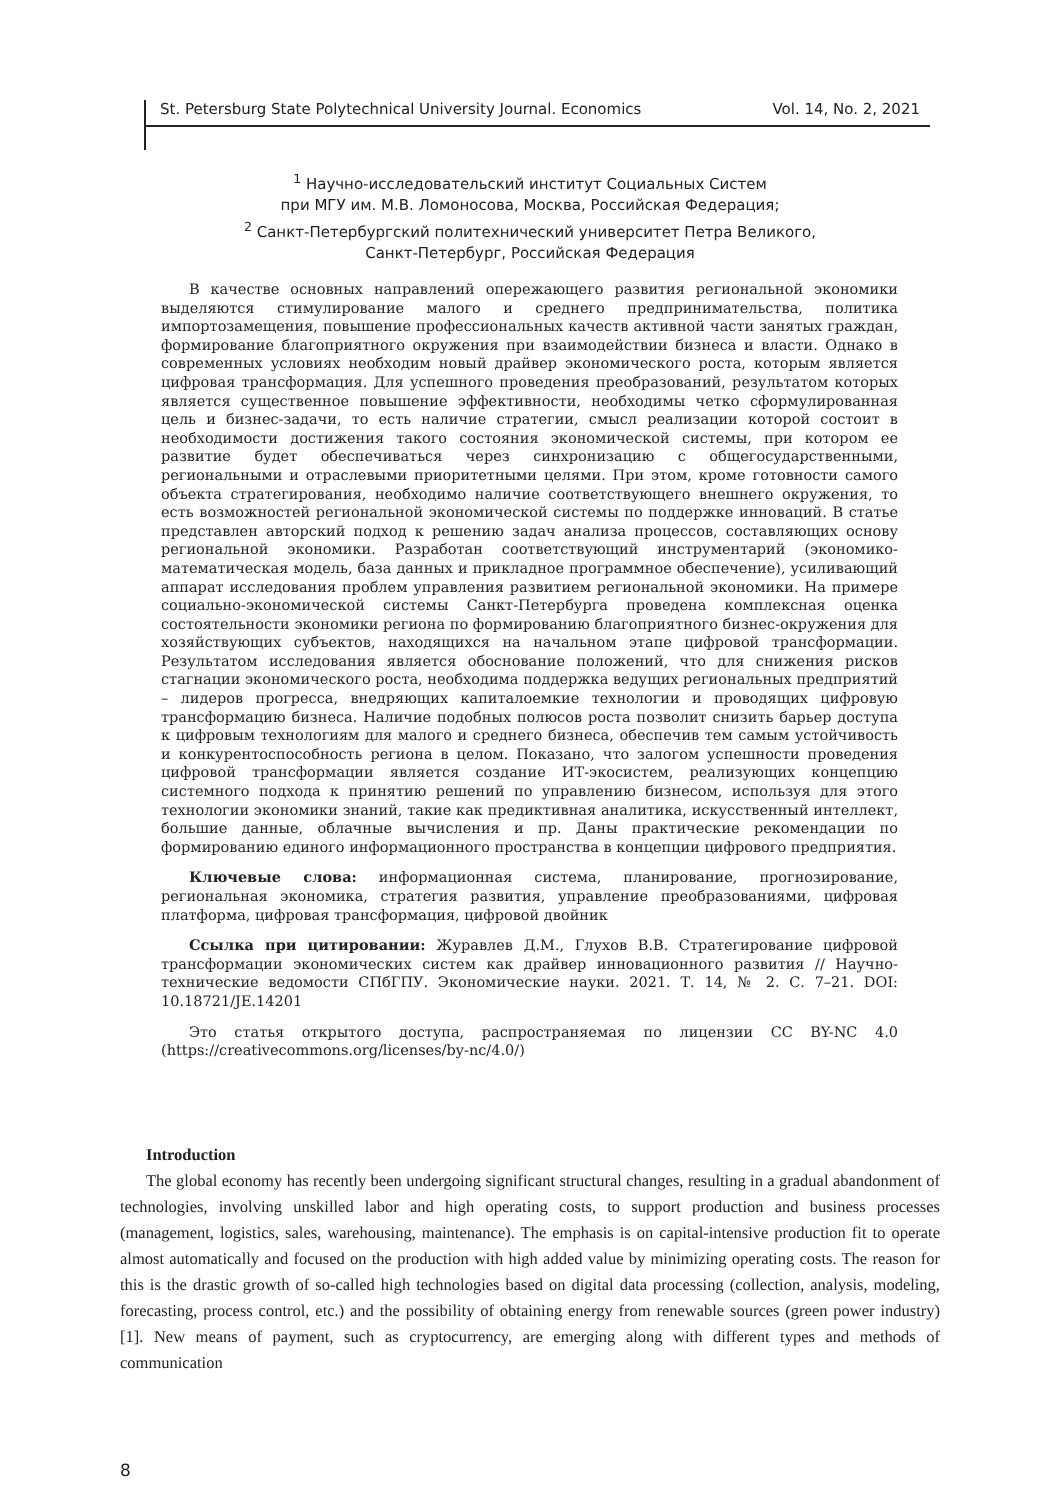St. Petersburg State Polytechnical University Journal. Economics Vol. 14, No. 2, 2021
<sup>1</sup> Научно-исследовательский институт Социальных Систем
при МГУ им. М.В. Ломоносова, Москва, Российская Федерация;
<sup>2</sup> Санкт-Петербургский политехнический университет Петра Великого,
Санкт-Петербург, Российская Федерация
В качестве основных направлений опережающего развития региональной экономики выделяются стимулирование малого и среднего предпринимательства, политика импортозамещения, повышение профессиональных качеств активной части занятых граждан, формирование благоприятного окружения при взаимодействии бизнеса и власти. Однако в современных условиях необходим новый драйвер экономического роста, которым является цифровая трансформация. Для успешного проведения преобразований, результатом которых является существенное повышение эффективности, необходимы четко сформулированная цель и бизнес-задачи, то есть наличие стратегии, смысл реализации которой состоит в необходимости достижения такого состояния экономической системы, при котором ее развитие будет обеспечиваться через синхронизацию с общегосударственными, региональными и отраслевыми приоритетными целями. При этом, кроме готовности самого объекта стратегирования, необходимо наличие соответствующего внешнего окружения, то есть возможностей региональной экономической системы по поддержке инноваций. В статье представлен авторский подход к решению задач анализа процессов, составляющих основу региональной экономики. Разработан соответствующий инструментарий (экономико-математическая модель, база данных и прикладное программное обеспечение), усиливающий аппарат исследования проблем управления развитием региональной экономики. На примере социально-экономической системы Санкт-Петербурга проведена комплексная оценка состоятельности экономики региона по формированию благоприятного бизнес-окружения для хозяйствующих субъектов, находящихся на начальном этапе цифровой трансформации. Результатом исследования является обоснование положений, что для снижения рисков стагнации экономического роста, необходима поддержка ведущих региональных предприятий – лидеров прогресса, внедряющих капиталоемкие технологии и проводящих цифровую трансформацию бизнеса. Наличие подобных полюсов роста позволит снизить барьер доступа к цифровым технологиям для малого и среднего бизнеса, обеспечив тем самым устойчивость и конкурентоспособность региона в целом. Показано, что залогом успешности проведения цифровой трансформации является создание ИТ-экосистем, реализующих концепцию системного подхода к принятию решений по управлению бизнесом, используя для этого технологии экономики знаний, такие как предиктивная аналитика, искусственный интеллект, большие данные, облачные вычисления и пр. Даны практические рекомендации по формированию единого информационного пространства в концепции цифрового предприятия.
Ключевые слова: информационная система, планирование, прогнозирование, региональная экономика, стратегия развития, управление преобразованиями, цифровая платформа, цифровая трансформация, цифровой двойник
Ссылка при цитировании: Журавлев Д.М., Глухов В.В. Стратегирование цифровой трансформации экономических систем как драйвер инновационного развития // Научно-технические ведомости СПбГПУ. Экономические науки. 2021. Т. 14, № 2. С. 7–21. DOI: 10.18721/JE.14201
Это статья открытого доступа, распространяемая по лицензии CC BY-NC 4.0 (https://creativecommons.org/licenses/by-nc/4.0/)
Introduction
The global economy has recently been undergoing significant structural changes, resulting in a gradual abandonment of technologies, involving unskilled labor and high operating costs, to support production and business processes (management, logistics, sales, warehousing, maintenance). The emphasis is on capital-intensive production fit to operate almost automatically and focused on the production with high added value by minimizing operating costs. The reason for this is the drastic growth of so-called high technologies based on digital data processing (collection, analysis, modeling, forecasting, process control, etc.) and the possibility of obtaining energy from renewable sources (green power industry) [1]. New means of payment, such as cryptocurrency, are emerging along with different types and methods of communication
8